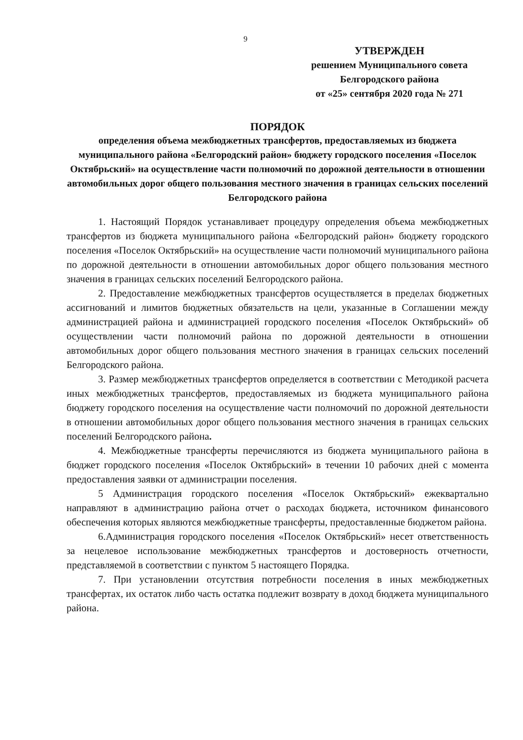9
УТВЕРЖДЕН
решением Муниципального совета
Белгородского района
от «25» сентября 2020 года № 271
ПОРЯДОК
определения объема межбюджетных трансфертов, предоставляемых из бюджета муниципального района «Белгородский район» бюджету городского поселения «Поселок Октябрьский» на осуществление части полномочий по дорожной деятельности в отношении автомобильных дорог общего пользования местного значения в границах сельских поселений Белгородского района
1. Настоящий Порядок устанавливает процедуру определения объема межбюджетных трансфертов из бюджета муниципального района «Белгородский район» бюджету городского поселения «Поселок Октябрьский» на осуществление части полномочий муниципального района по дорожной деятельности в отношении автомобильных дорог общего пользования местного значения в границах сельских поселений Белгородского района.
2. Предоставление межбюджетных трансфертов осуществляется в пределах бюджетных ассигнований и лимитов бюджетных обязательств на цели, указанные в Соглашении между администрацией района и администрацией городского поселения «Поселок Октябрьский» об осуществлении части полномочий района по дорожной деятельности в отношении автомобильных дорог общего пользования местного значения в границах сельских поселений Белгородского района.
3. Размер межбюджетных трансфертов определяется в соответствии с Методикой расчета иных межбюджетных трансфертов, предоставляемых из бюджета муниципального района бюджету городского поселения на осуществление части полномочий по дорожной деятельности в отношении автомобильных дорог общего пользования местного значения в границах сельских поселений Белгородского района.
4. Межбюджетные трансферты перечисляются из бюджета муниципального района в бюджет городского поселения «Поселок Октябрьский» в течении 10 рабочих дней с момента предоставления заявки от администрации поселения.
5 Администрация городского поселения «Поселок Октябрьский» ежеквартально направляют в администрацию района отчет о расходах бюджета, источником финансового обеспечения которых являются межбюджетные трансферты, предоставленные бюджетом района.
6.Администрация городского поселения «Поселок Октябрьский» несет ответственность за нецелевое использование межбюджетных трансфертов и достоверность отчетности, представляемой в соответствии с пунктом 5 настоящего Порядка.
7. При установлении отсутствия потребности поселения в иных межбюджетных трансфертах, их остаток либо часть остатка подлежит возврату в доход бюджета муниципального района.